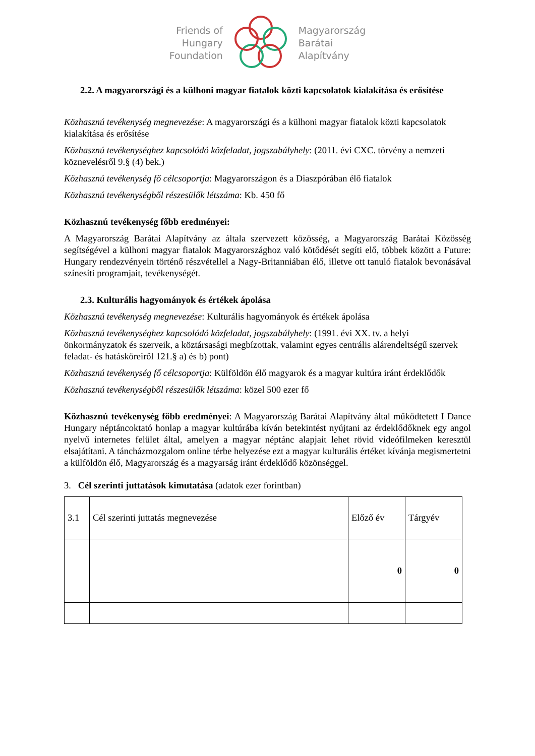Friends of
Hungary
Foundation
Magyarország
Barátai
Alapítvány
2.2. A magyarországi és a külhoni magyar fiatalok közti kapcsolatok kialakítása és erősítése
Közhasznú tevékenység megnevezése: A magyarországi és a külhoni magyar fiatalok közti kapcsolatok kialakítása és erősítése
Közhasznú tevékenységhez kapcsolódó közfeladat, jogszabályhely: (2011. évi CXC. törvény a nemzeti köznevelésről 9.§ (4) bek.)
Közhasznú tevékenység fő célcsoportja: Magyarországon és a Diaszpórában élő fiatalok
Közhasznú tevékenységből részesülők létszáma: Kb. 450 fő
Közhasznú tevékenység főbb eredményei:
A Magyarország Barátai Alapítvány az általa szervezett közösség, a Magyarország Barátai Közösség segítségével a külhoni magyar fiatalok Magyarországhoz való kötődését segíti elő, többek között a Future: Hungary rendezvényein történő részvétellel a Nagy-Britanniában élő, illetve ott tanuló fiatalok bevonásával színesíti programjait, tevékenységét.
2.3. Kulturális hagyományok és értékek ápolása
Közhasznú tevékenység megnevezése: Kulturális hagyományok és értékek ápolása
Közhasznú tevékenységhez kapcsolódó közfeladat, jogszabályhely: (1991. évi XX. tv. a helyi önkormányzatok és szerveik, a köztársasági megbízottak, valamint egyes centrális alárendeltségű szervek feladat- és hatásköreiről 121.§ a) és b) pont)
Közhasznú tevékenység fő célcsoportja: Külföldön élő magyarok és a magyar kultúra iránt érdeklődők
Közhasznú tevékenységből részesülők létszáma: közel 500 ezer fő
Közhasznú tevékenység főbb eredményei: A Magyarország Barátai Alapítvány által működtetett I Dance Hungary néptáncoktató honlap a magyar kultúrába kíván betekintést nyújtani az érdeklődőknek egy angol nyelvű internetes felület által, amelyen a magyar néptánc alapjait lehet rövid videófilmeken keresztül elsajátítani. A táncházmozgalom online térbe helyezése ezt a magyar kulturális értéket kívánja megismertetni a külföldön élő, Magyarország és a magyarság iránt érdeklődő közönséggel.
3. Cél szerinti juttatások kimutatása (adatok ezer forintban)
| 3.1 | Cél szerinti juttatás megnevezése | Előző év | Tárgyév |
| | | 0 | 0 |